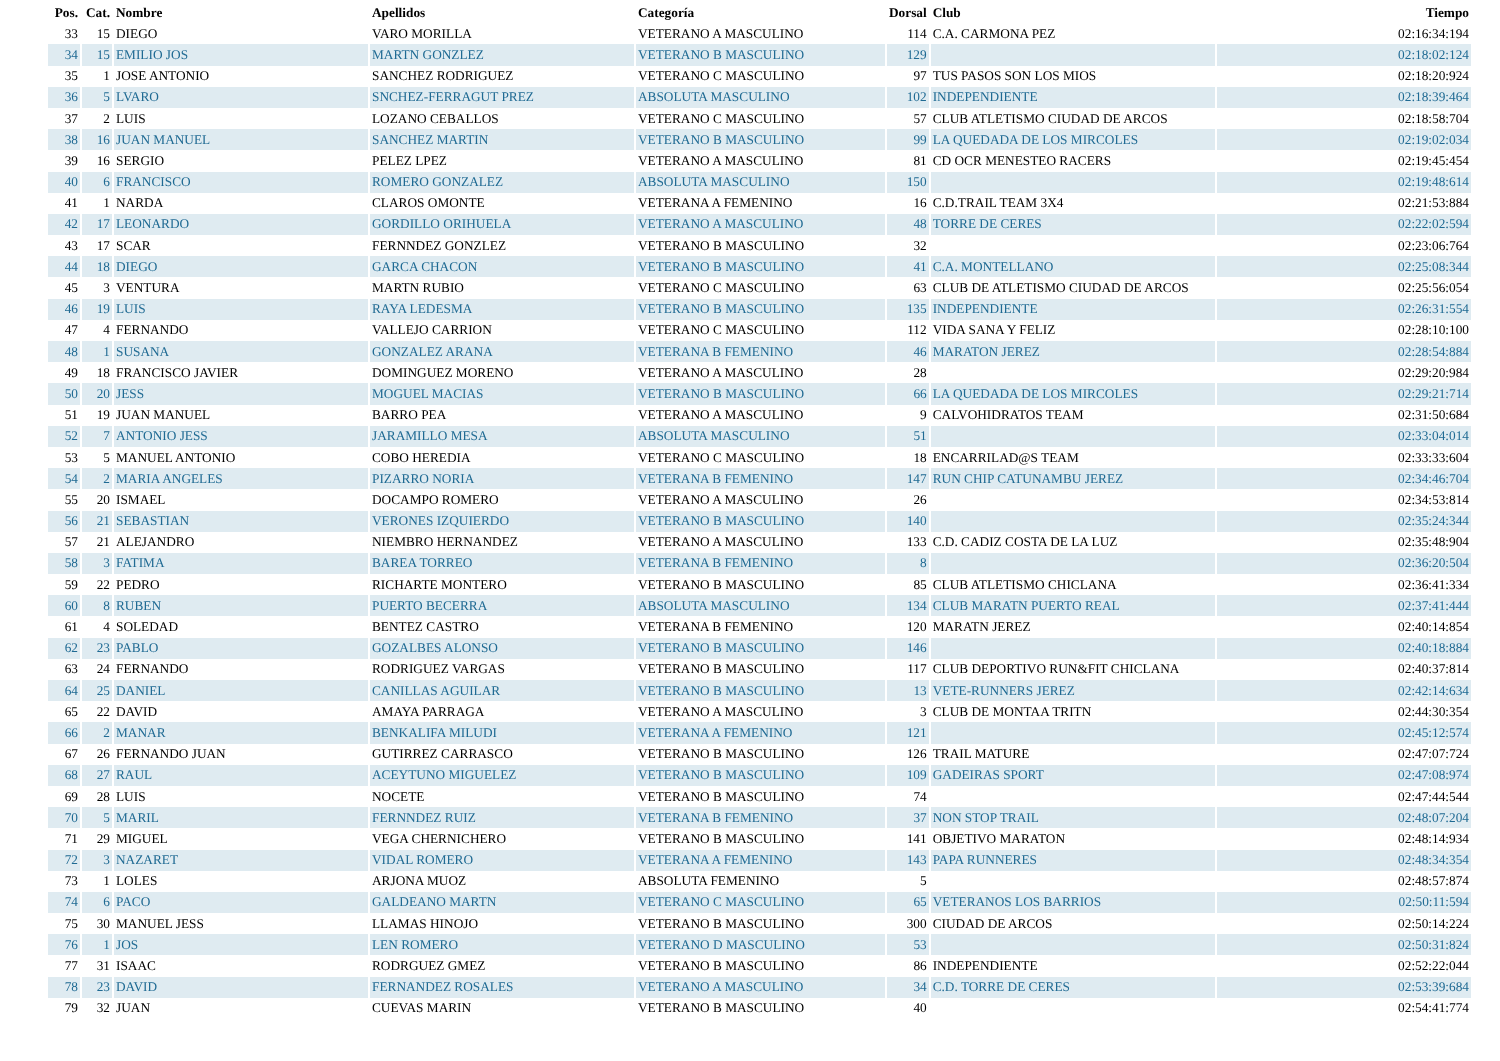| Pos. | Cat. | Nombre | Apellidos | Categoría | Dorsal | Club | Tiempo |
| --- | --- | --- | --- | --- | --- | --- | --- |
| 33 | 15 | DIEGO | VARO MORILLA | VETERANO A MASCULINO | 114 | C.A. CARMONA PEZ | 02:16:34:194 |
| 34 | 15 | EMILIO JOS | MARTN GONZLEZ | VETERANO B MASCULINO | 129 | | 02:18:02:124 |
| 35 | 1 | JOSE ANTONIO | SANCHEZ RODRIGUEZ | VETERANO C MASCULINO | 97 | TUS PASOS SON LOS MIOS | 02:18:20:924 |
| 36 | 5 | LVARO | SNCHEZ-FERRAGUT PREZ | ABSOLUTA MASCULINO | 102 | INDEPENDIENTE | 02:18:39:464 |
| 37 | 2 | LUIS | LOZANO CEBALLOS | VETERANO C MASCULINO | 57 | CLUB ATLETISMO CIUDAD DE ARCOS | 02:18:58:704 |
| 38 | 16 | JUAN MANUEL | SANCHEZ MARTIN | VETERANO B MASCULINO | 99 | LA QUEDADA DE LOS MIRCOLES | 02:19:02:034 |
| 39 | 16 | SERGIO | PELEZ LPEZ | VETERANO A MASCULINO | 81 | CD OCR MENESTEO RACERS | 02:19:45:454 |
| 40 | 6 | FRANCISCO | ROMERO GONZALEZ | ABSOLUTA MASCULINO | 150 | | 02:19:48:614 |
| 41 | 1 | NARDA | CLAROS OMONTE | VETERANA A FEMENINO | 16 | C.D.TRAIL TEAM 3X4 | 02:21:53:884 |
| 42 | 17 | LEONARDO | GORDILLO ORIHUELA | VETERANO A MASCULINO | 48 | TORRE DE CERES | 02:22:02:594 |
| 43 | 17 | SCAR | FERNNDEZ GONZLEZ | VETERANO B MASCULINO | 32 | | 02:23:06:764 |
| 44 | 18 | DIEGO | GARCA CHACON | VETERANO B MASCULINO | 41 | C.A. MONTELLANO | 02:25:08:344 |
| 45 | 3 | VENTURA | MARTN RUBIO | VETERANO C MASCULINO | 63 | CLUB DE ATLETISMO CIUDAD DE ARCOS | 02:25:56:054 |
| 46 | 19 | LUIS | RAYA LEDESMA | VETERANO B MASCULINO | 135 | INDEPENDIENTE | 02:26:31:554 |
| 47 | 4 | FERNANDO | VALLEJO CARRION | VETERANO C MASCULINO | 112 | VIDA SANA Y FELIZ | 02:28:10:100 |
| 48 | 1 | SUSANA | GONZALEZ ARANA | VETERANA B FEMENINO | 46 | MARATON JEREZ | 02:28:54:884 |
| 49 | 18 | FRANCISCO JAVIER | DOMINGUEZ MORENO | VETERANO A MASCULINO | 28 | | 02:29:20:984 |
| 50 | 20 | JESS | MOGUEL MACIAS | VETERANO B MASCULINO | 66 | LA QUEDADA DE LOS MIRCOLES | 02:29:21:714 |
| 51 | 19 | JUAN MANUEL | BARRO PEA | VETERANO A MASCULINO | 9 | CALVOHIDRATOS TEAM | 02:31:50:684 |
| 52 | 7 | ANTONIO JESS | JARAMILLO MESA | ABSOLUTA MASCULINO | 51 | | 02:33:04:014 |
| 53 | 5 | MANUEL ANTONIO | COBO HEREDIA | VETERANO C MASCULINO | 18 | ENCARRILAD@S TEAM | 02:33:33:604 |
| 54 | 2 | MARIA ANGELES | PIZARRO NORIA | VETERANA B FEMENINO | 147 | RUN CHIP CATUNAMBU JEREZ | 02:34:46:704 |
| 55 | 20 | ISMAEL | DOCAMPO ROMERO | VETERANO A MASCULINO | 26 | | 02:34:53:814 |
| 56 | 21 | SEBASTIAN | VERONES IZQUIERDO | VETERANO B MASCULINO | 140 | | 02:35:24:344 |
| 57 | 21 | ALEJANDRO | NIEMBRO HERNANDEZ | VETERANO A MASCULINO | 133 | C.D. CADIZ COSTA DE LA LUZ | 02:35:48:904 |
| 58 | 3 | FATIMA | BAREA TORREO | VETERANA B FEMENINO | 8 | | 02:36:20:504 |
| 59 | 22 | PEDRO | RICHARTE MONTERO | VETERANO B MASCULINO | 85 | CLUB ATLETISMO CHICLANA | 02:36:41:334 |
| 60 | 8 | RUBEN | PUERTO BECERRA | ABSOLUTA MASCULINO | 134 | CLUB MARATN PUERTO REAL | 02:37:41:444 |
| 61 | 4 | SOLEDAD | BENTEZ CASTRO | VETERANA B FEMENINO | 120 | MARATN JEREZ | 02:40:14:854 |
| 62 | 23 | PABLO | GOZALBES ALONSO | VETERANO B MASCULINO | 146 | | 02:40:18:884 |
| 63 | 24 | FERNANDO | RODRIGUEZ VARGAS | VETERANO B MASCULINO | 117 | CLUB DEPORTIVO RUN&FIT CHICLANA | 02:40:37:814 |
| 64 | 25 | DANIEL | CANILLAS AGUILAR | VETERANO B MASCULINO | 13 | VETE-RUNNERS JEREZ | 02:42:14:634 |
| 65 | 22 | DAVID | AMAYA PARRAGA | VETERANO A MASCULINO | 3 | CLUB DE MONTAA TRITN | 02:44:30:354 |
| 66 | 2 | MANAR | BENKALIFA MILUDI | VETERANA A FEMENINO | 121 | | 02:45:12:574 |
| 67 | 26 | FERNANDO JUAN | GUTIRREZ CARRASCO | VETERANO B MASCULINO | 126 | TRAIL MATURE | 02:47:07:724 |
| 68 | 27 | RAUL | ACEYTUNO MIGUELEZ | VETERANO B MASCULINO | 109 | GADEIRAS SPORT | 02:47:08:974 |
| 69 | 28 | LUIS | NOCETE | VETERANO B MASCULINO | 74 | | 02:47:44:544 |
| 70 | 5 | MARIL | FERNNDEZ RUIZ | VETERANA B FEMENINO | 37 | NON STOP TRAIL | 02:48:07:204 |
| 71 | 29 | MIGUEL | VEGA CHERNICHERO | VETERANO B MASCULINO | 141 | OBJETIVO MARATON | 02:48:14:934 |
| 72 | 3 | NAZARET | VIDAL ROMERO | VETERANA A FEMENINO | 143 | PAPA RUNNERES | 02:48:34:354 |
| 73 | 1 | LOLES | ARJONA MUOZ | ABSOLUTA FEMENINO | 5 | | 02:48:57:874 |
| 74 | 6 | PACO | GALDEANO MARTN | VETERANO C MASCULINO | 65 | VETERANOS LOS BARRIOS | 02:50:11:594 |
| 75 | 30 | MANUEL JESS | LLAMAS HINOJO | VETERANO B MASCULINO | 300 | CIUDAD DE ARCOS | 02:50:14:224 |
| 76 | 1 | JOS | LEN ROMERO | VETERANO D MASCULINO | 53 | | 02:50:31:824 |
| 77 | 31 | ISAAC | RODRGUEZ GMEZ | VETERANO B MASCULINO | 86 | INDEPENDIENTE | 02:52:22:044 |
| 78 | 23 | DAVID | FERNANDEZ ROSALES | VETERANO A MASCULINO | 34 | C.D. TORRE DE CERES | 02:53:39:684 |
| 79 | 32 | JUAN | CUEVAS MARIN | VETERANO B MASCULINO | 40 | | 02:54:41:774 |